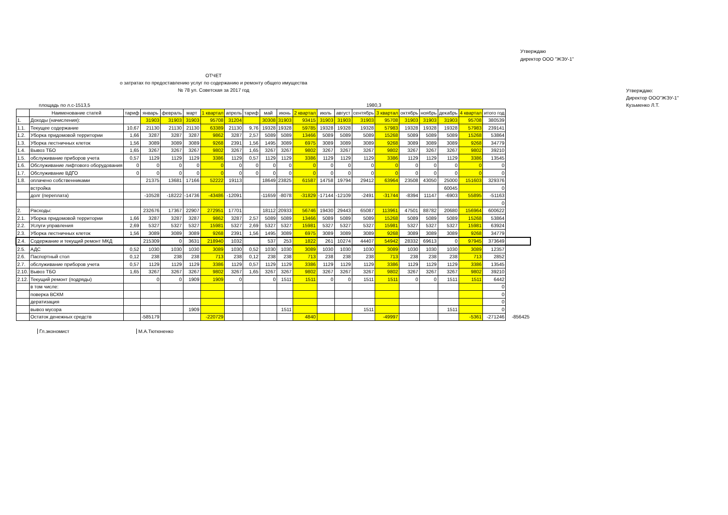Утверждаю
директор ООО "ЖЭУ-1"
ОТЧЕТ
о затратах по предоставлению услуг по содержанию и ремонту общего имущества
№ 78 ул. Советская за 2017 год
Утверждаю:
Директор ООО"ЖЭУ-1"
площадь по л.с-1513,5 1980,3 Кузьменко Л.Т.
| | Наименование статей | тариф | январь | февраль | март | 1 квартал | апрель | тариф | май | июнь | 2 квартал | июль | август | сентябрь | 3 квартал | октябрь | ноябрь | декабрь | 4 квартал | итого год | |
| --- | --- | --- | --- | --- | --- | --- | --- | --- | --- | --- | --- | --- | --- | --- | --- | --- | --- | --- | --- | --- | --- |
| 1. | Доходы (начисления): | | 31903 | 31903 | 31903 | 95708 | 31204 | | 30308 | 31903 | 93415 | 31903 | 31903 | 31903 | 95708 | 31903 | 31903 | 31903 | 95708 | 380539 | |
| 1.1. | Текущее содержание | 10,67 | 21130 | 21130 | 21130 | 63389 | 21130 | 9,76 | 19328 | 19328 | 59785 | 19328 | 19328 | 19328 | 57983 | 19328 | 19328 | 19328 | 57983 | 239141 | |
| 1.2. | Уборка придомовой территории | 1,66 | 3287 | 3287 | 3287 | 9862 | 3287 | 2,57 | 5089 | 5089 | 13466 | 5089 | 5089 | 5089 | 15268 | 5089 | 5089 | 5089 | 15268 | 53864 | |
| 1.3. | Уборка лестничных клеток | 1,56 | 3089 | 3089 | 3089 | 9268 | 2391 | 1,56 | 1495 | 3089 | 6975 | 3089 | 3089 | 3089 | 9268 | 3089 | 3089 | 3089 | 9268 | 34779 | |
| 1.4. | Вывоз ТБО | 1,65 | 3267 | 3267 | 3267 | 9802 | 3267 | 1,65 | 3267 | 3267 | 9802 | 3267 | 3267 | 3267 | 9802 | 3267 | 3267 | 3267 | 9802 | 39210 | |
| 1.5. | обслуживание приборов учета | 0,57 | 1129 | 1129 | 1129 | 3386 | 1129 | 0,57 | 1129 | 1129 | 3386 | 1129 | 1129 | 1129 | 3386 | 1129 | 1129 | 1129 | 3386 | 13545 | |
| 1.6. | Обслуживание лифтового оборудования | 0 | 0 | 0 | 0 | 0 | 0 | 0 | 0 | 0 | 0 | 0 | 0 | 0 | 0 | 0 | 0 | 0 | 0 | 0 | |
| 1.7. | Обслуживание ВДГО | 0 | 0 | 0 | 0 | 0 | 0 | 0 | 0 | 0 | 0 | 0 | 0 | 0 | 0 | 0 | 0 | 0 | 0 | 0 | |
| 1.8. | оплачено собственниками | | 21375 | 13681 | 17166 | 52222 | 19113 | | 18649 | 23825 | 61587 | 14758 | 19794 | 29412 | 63964 | 23508 | 43050 | 25000 | 151603 | 329376 | |
| | встройка | | | | | | | | | | | | | | | | | 60045 | | 0 | |
| | долг (переплата) | | -10528 | -18222 | -14736 | -43486 | -12091 | | -11659 | -8078 | -31829 | -17144 | -12109 | -2491 | -31744 | -8394 | 11147 | -6903 | 55895 | -51163 | |
| | | | | | | | | | | | | | | | | | | | | 0 | |
| 2. | Расходы: | | 232676 | 17367 | 22907 | 272951 | 17701 | | 18112 | 20933 | 56746 | 19430 | 29443 | 65087 | 113961 | 47501 | 88782 | 20680 | 156964 | 600622 | |
| 2.1. | Уборка придомовой территории | 1,66 | 3287 | 3287 | 3287 | 9862 | 3287 | 2,57 | 5089 | 5089 | 13466 | 5089 | 5089 | 5089 | 15268 | 5089 | 5089 | 5089 | 15268 | 53864 | |
| 2.2. | Услуги управления | 2,69 | 5327 | 5327 | 5327 | 15981 | 5327 | 2,69 | 5327 | 5327 | 15981 | 5327 | 5327 | 5327 | 15981 | 5327 | 5327 | 5327 | 15981 | 63924 | |
| 2.3. | Уборка лестничных клеток | 1,56 | 3089 | 3089 | 3089 | 9268 | 2391 | 1,56 | 1495 | 3089 | 6975 | 3089 | 3089 | 3089 | 9268 | 3089 | 3089 | 3089 | 9268 | 34779 | |
| 2.4. | Содержание и текущий ремонт МКД | | 215309 | 0 | 3631 | 218940 | 1032 | | 537 | 253 | 1822 | 261 | 10274 | 44407 | 54942 | 28332 | 69613 | 0 | 97945 | 373649 | |
| 2.5. | АДС | 0,52 | 1030 | 1030 | 1030 | 3089 | 1030 | 0,52 | 1030 | 1030 | 3089 | 1030 | 1030 | 1030 | 3089 | 1030 | 1030 | 1030 | 3089 | 12357 | |
| 2.6. | Паспортный стол | 0,12 | 238 | 238 | 238 | 713 | 238 | 0,12 | 238 | 238 | 713 | 238 | 238 | 238 | 713 | 238 | 238 | 238 | 713 | 2852 | |
| 2.7. | обслуживание приборов учета | 0,57 | 1129 | 1129 | 1129 | 3386 | 1129 | 0,57 | 1129 | 1129 | 3386 | 1129 | 1129 | 1129 | 3386 | 1129 | 1129 | 1129 | 3386 | 13545 | |
| 2.10. | Вывоз ТБО | 1,65 | 3267 | 3267 | 3267 | 9802 | 3267 | 1,65 | 3267 | 3267 | 9802 | 3267 | 3267 | 3267 | 9802 | 3267 | 3267 | 3267 | 9802 | 39210 | |
| 2.12. | Текущий ремонт (подряды) | | 0 | 0 | 1909 | 1909 | 0 | | 0 | 1511 | 1511 | 0 | 0 | 1511 | 1511 | 0 | 0 | 1511 | 1511 | 6442 | |
| | в том числе: | | | | | | | | | | | | | | | | | | | 0 | |
| | поверка ВСКМ | | | | | | | | | | | | | | | | | | | 0 | |
| | дератизация | | | | | | | | | | | | | | | | | | | 0 | |
| | вывоз мусора | | | | 1909 | | | | | 1511 | | | | 1511 | | | | 1511 | | 0 | |
| | Остаток денежных средств | | -585179 | | | -220729 | | | | | 4840 | | | | -49997 | | | | -5361 | -271246 | -856425 |
Гл.экономист М.А.Тютюненко